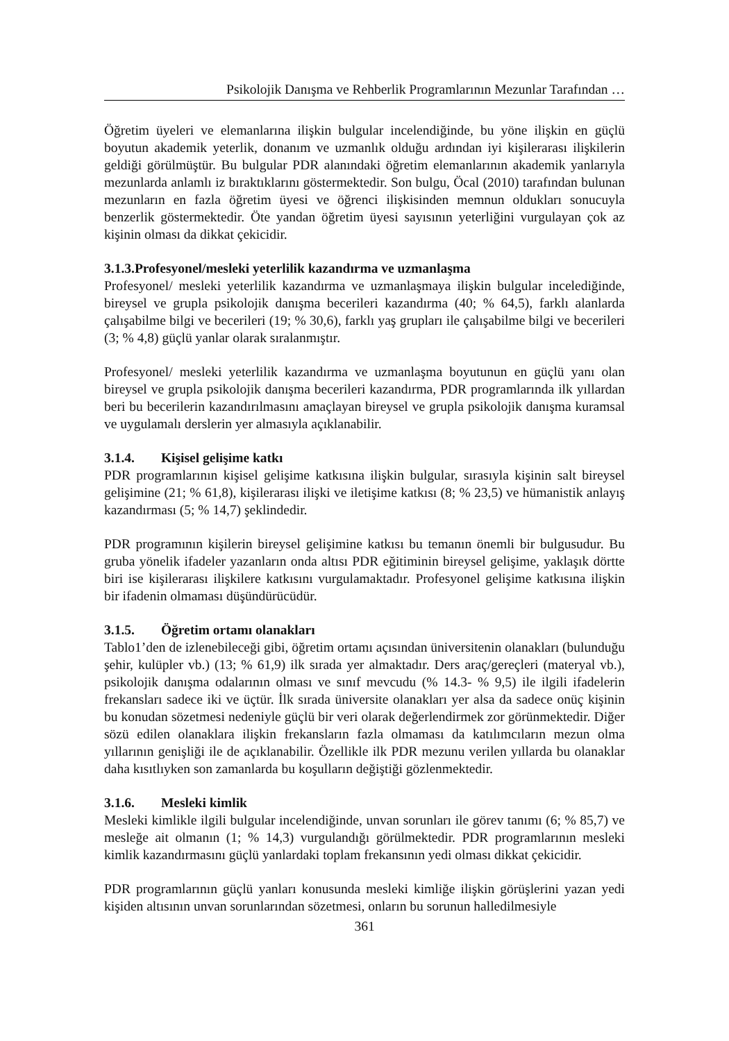Psikolojik Danışma ve Rehberlik Programlarının Mezunlar Tarafından …
Öğretim üyeleri ve elemanlarına ilişkin bulgular incelendiğinde, bu yöne ilişkin en güçlü boyutun akademik yeterlik, donanım ve uzmanlık olduğu ardından iyi kişilerarası ilişkilerin geldiği görülmüştür. Bu bulgular PDR alanındaki öğretim elemanlarının akademik yanlarıyla mezunlarda anlamlı iz bıraktıklarını göstermektedir. Son bulgu, Öcal (2010) tarafından bulunan mezunların en fazla öğretim üyesi ve öğrenci ilişkisinden memnun oldukları sonucuyla benzerlik göstermektedir. Öte yandan öğretim üyesi sayısının yeterliğini vurgulayan çok az kişinin olması da dikkat çekicidir.
3.1.3.Profesyonel/mesleki yeterlilik kazandırma ve uzmanlaşma
Profesyonel/ mesleki yeterlilik kazandırma ve uzmanlaşmaya ilişkin bulgular incelediğinde, bireysel ve grupla psikolojik danışma becerileri kazandırma (40; % 64,5), farklı alanlarda çalışabilme bilgi ve becerileri (19; % 30,6), farklı yaş grupları ile çalışabilme bilgi ve becerileri (3; % 4,8) güçlü yanlar olarak sıralanmıştır.
Profesyonel/ mesleki yeterlilik kazandırma ve uzmanlaşma boyutunun en güçlü yanı olan bireysel ve grupla psikolojik danışma becerileri kazandırma, PDR programlarında ilk yıllardan beri bu becerilerin kazandırılmasını amaçlayan bireysel ve grupla psikolojik danışma kuramsal ve uygulamalı derslerin yer almasıyla açıklanabilir.
3.1.4. Kişisel gelişime katkı
PDR programlarının kişisel gelişime katkısına ilişkin bulgular, sırasıyla kişinin salt bireysel gelişimine (21; % 61,8), kişilerarası ilişki ve iletişime katkısı (8; % 23,5) ve hümanistik anlayış kazandırması (5; % 14,7) şeklindedir.
PDR programının kişilerin bireysel gelişimine katkısı bu temanın önemli bir bulgusudur. Bu gruba yönelik ifadeler yazanların onda altısı PDR eğitiminin bireysel gelişime, yaklaşık dörtte biri ise kişilerarası ilişkilere katkısını vurgulamaktadır. Profesyonel gelişime katkısına ilişkin bir ifadenin olmaması düşündürücüdür.
3.1.5. Öğretim ortamı olanakları
Tablo1’den de izlenebileceği gibi, öğretim ortamı açısından üniversitenin olanakları (bulunduğu şehir, kulüpler vb.) (13; % 61,9) ilk sırada yer almaktadır. Ders araç/gereçleri (materyal vb.), psikolojik danışma odalarının olması ve sınıf mevcudu (% 14.3- % 9,5) ile ilgili ifadelerin frekansları sadece iki ve üçtür. İlk sırada üniversite olanakları yer alsa da sadece onüç kişinin bu konudan sözetmesi nedeniyle güçlü bir veri olarak değerlendirmek zor görünmektedir. Diğer sözü edilen olanaklara ilişkin frekansların fazla olmaması da katılımcıların mezun olma yıllarının genişliği ile de açıklanabilir. Özellikle ilk PDR mezunu verilen yıllarda bu olanaklar daha kısıtlıyken son zamanlarda bu koşulların değiştiği gözlenmektedir.
3.1.6. Mesleki kimlik
Mesleki kimlikle ilgili bulgular incelendiğinde, unvan sorunları ile görev tanımı (6; % 85,7) ve mesleğe ait olmanın (1; % 14,3) vurgulandığı görülmektedir. PDR programlarının mesleki kimlik kazandırmasını güçlü yanlardaki toplam frekansının yedi olması dikkat çekicidir.
PDR programlarının güçlü yanları konusunda mesleki kimliğe ilişkin görüşlerini yazan yedi kişiden altısının unvan sorunlarından sözetmesi, onların bu sorunun halledilmesiyle
361